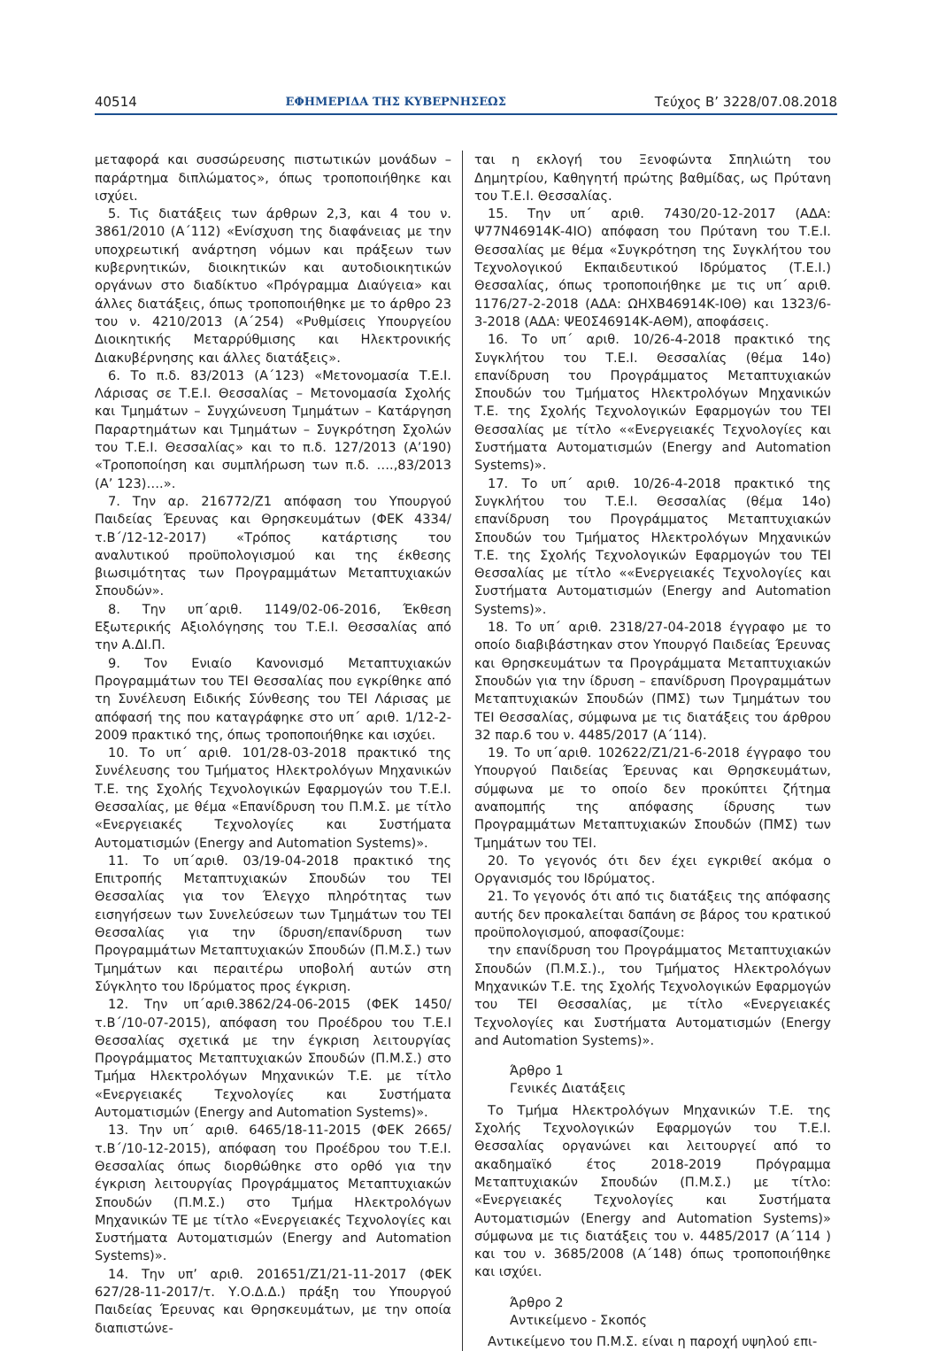40514 ΕΦΗΜΕΡΙΔΑ ΤΗΣ ΚΥΒΕΡΝΗΣΕΩΣ Τεύχος Β’ 3228/07.08.2018
μεταφορά και συσσώρευσης πιστωτικών μονάδων – παράρτημα διπλώματος», όπως τροποποιήθηκε και ισχύει.
5. Τις διατάξεις των άρθρων 2,3, και 4 του ν. 3861/2010 (Α΄112) «Ενίσχυση της διαφάνειας με την υποχρεωτική ανάρτηση νόμων και πράξεων των κυβερνητικών, διοικητικών και αυτοδιοικητικών οργάνων στο διαδίκτυο «Πρόγραμμα Διαύγεια» και άλλες διατάξεις, όπως τροποποιήθηκε με το άρθρο 23 του ν. 4210/2013 (Α΄254) «Ρυθμίσεις Υπουργείου Διοικητικής Μεταρρύθμισης και Ηλεκτρονικής Διακυβέρνησης και άλλες διατάξεις».
6. Το π.δ. 83/2013 (Α΄123) «Μετονομασία Τ.Ε.Ι. Λάρισας σε Τ.Ε.Ι. Θεσσαλίας – Μετονομασία Σχολής και Τμημάτων – Συγχώνευση Τμημάτων – Κατάργηση Παραρτημάτων και Τμημάτων – Συγκρότηση Σχολών του Τ.Ε.Ι. Θεσσαλίας» και το π.δ. 127/2013 (Α’190) «Τροποποίηση και συμπλήρωση των π.δ. ….,83/2013 (Α’ 123)….».
7. Την αρ. 216772/Ζ1 απόφαση του Υπουργού Παιδείας Έρευνας και Θρησκευμάτων (ΦΕΚ 4334/τ.Β΄/12-12-2017) «Τρόπος κατάρτισης του αναλυτικού προϋπολογισμού και της έκθεσης βιωσιμότητας των Προγραμμάτων Μεταπτυχιακών Σπουδών».
8. Την υπ΄αριθ. 1149/02-06-2016, Έκθεση Εξωτερικής Αξιολόγησης του Τ.Ε.Ι. Θεσσαλίας από την Α.ΔΙ.Π.
9. Τον Ενιαίο Κανονισμό Μεταπτυχιακών Προγραμμάτων του ΤΕΙ Θεσσαλίας που εγκρίθηκε από τη Συνέλευση Ειδικής Σύνθεσης του ΤΕΙ Λάρισας με απόφασή της που καταγράφηκε στο υπ΄ αριθ. 1/12-2-2009 πρακτικό της, όπως τροποποιήθηκε και ισχύει.
10. Το υπ΄ αριθ. 101/28-03-2018 πρακτικό της Συνέλευσης του Τμήματος Ηλεκτρολόγων Μηχανικών Τ.Ε. της Σχολής Τεχνολογικών Εφαρμογών του Τ.Ε.Ι. Θεσσαλίας, με θέμα «Επανίδρυση του Π.Μ.Σ. με τίτλο «Ενεργειακές Τεχνολογίες και Συστήματα Αυτοματισμών (Energy and Automation Systems)».
11. Το υπ΄αριθ. 03/19-04-2018 πρακτικό της Επιτροπής Μεταπτυχιακών Σπουδών του ΤΕΙ Θεσσαλίας για τον Έλεγχο πληρότητας των εισηγήσεων των Συνελεύσεων των Τμημάτων του ΤΕΙ Θεσσαλίας για την ίδρυση/επανίδρυση των Προγραμμάτων Μεταπτυχιακών Σπουδών (Π.Μ.Σ.) των Τμημάτων και περαιτέρω υποβολή αυτών στη Σύγκλητο του Ιδρύματος προς έγκριση.
12. Την υπ΄αριθ.3862/24-06-2015 (ΦΕΚ 1450/τ.Β΄/10-07-2015), απόφαση του Προέδρου του Τ.Ε.Ι Θεσσαλίας σχετικά με την έγκριση λειτουργίας Προγράμματος Μεταπτυχιακών Σπουδών (Π.Μ.Σ.) στο Τμήμα Ηλεκτρολόγων Μηχανικών Τ.Ε. με τίτλο «Ενεργειακές Τεχνολογίες και Συστήματα Αυτοματισμών (Energy and Automation Systems)».
13. Την υπ΄ αριθ. 6465/18-11-2015 (ΦΕΚ 2665/τ.Β΄/10-12-2015), απόφαση του Προέδρου του Τ.Ε.Ι. Θεσσαλίας όπως διορθώθηκε στο ορθό για την έγκριση λειτουργίας Προγράμματος Μεταπτυχιακών Σπουδών (Π.Μ.Σ.) στο Τμήμα Ηλεκτρολόγων Μηχανικών ΤΕ με τίτλο «Ενεργειακές Τεχνολογίες και Συστήματα Αυτοματισμών (Energy and Automation Systems)».
14. Την υπ’ αριθ. 201651/Ζ1/21-11-2017 (ΦΕΚ 627/28-11-2017/τ. Υ.Ο.Δ.Δ.) πράξη του Υπουργού Παιδείας Έρευνας και Θρησκευμάτων, με την οποία διαπιστώνε-
ται η εκλογή του Ξενοφώντα Σπηλιώτη του Δημητρίου, Καθηγητή πρώτης βαθμίδας, ως Πρύτανη του Τ.Ε.Ι. Θεσσαλίας.
15. Την υπ΄ αριθ. 7430/20-12-2017 (ΑΔΑ: Ψ77Ν46914Κ-4ΙΟ) απόφαση του Πρύτανη του Τ.Ε.Ι. Θεσσαλίας με θέμα «Συγκρότηση της Συγκλήτου του Τεχνολογικού Εκπαιδευτικού Ιδρύματος (Τ.Ε.Ι.) Θεσσαλίας, όπως τροποποιήθηκε με τις υπ΄ αριθ. 1176/27-2-2018 (ΑΔΑ: ΩΗΧΒ46914Κ-Ι0Θ) και 1323/6-3-2018 (ΑΔΑ: ΨΕ0Σ46914Κ-ΑΘΜ), αποφάσεις.
16. Το υπ΄ αριθ. 10/26-4-2018 πρακτικό της Συγκλήτου του Τ.Ε.Ι. Θεσσαλίας (θέμα 14ο) επανίδρυση του Προγράμματος Μεταπτυχιακών Σπουδών του Τμήματος Ηλεκτρολόγων Μηχανικών Τ.Ε. της Σχολής Τεχνολογικών Εφαρμογών του ΤΕΙ Θεσσαλίας με τίτλο ««Ενεργειακές Τεχνολογίες και Συστήματα Αυτοματισμών (Energy and Automation Systems)».
17. Το υπ΄ αριθ. 10/26-4-2018 πρακτικό της Συγκλήτου του Τ.Ε.Ι. Θεσσαλίας (θέμα 14ο) επανίδρυση του Προγράμματος Μεταπτυχιακών Σπουδών του Τμήματος Ηλεκτρολόγων Μηχανικών Τ.Ε. της Σχολής Τεχνολογικών Εφαρμογών του ΤΕΙ Θεσσαλίας με τίτλο ««Ενεργειακές Τεχνολογίες και Συστήματα Αυτοματισμών (Energy and Automation Systems)».
18. Το υπ΄ αριθ. 2318/27-04-2018 έγγραφο με το οποίο διαβιβάστηκαν στον Υπουργό Παιδείας Έρευνας και Θρησκευμάτων τα Προγράμματα Μεταπτυχιακών Σπουδών για την ίδρυση – επανίδρυση Προγραμμάτων Μεταπτυχιακών Σπουδών (ΠΜΣ) των Τμημάτων του ΤΕΙ Θεσσαλίας, σύμφωνα με τις διατάξεις του άρθρου 32 παρ.6 του ν. 4485/2017 (Α΄114).
19. Το υπ΄αριθ. 102622/Ζ1/21-6-2018 έγγραφο του Υπουργού Παιδείας Έρευνας και Θρησκευμάτων, σύμφωνα με το οποίο δεν προκύπτει ζήτημα αναπομπής της απόφασης ίδρυσης των Προγραμμάτων Μεταπτυχιακών Σπουδών (ΠΜΣ) των Τμημάτων του ΤΕΙ.
20. Το γεγονός ότι δεν έχει εγκριθεί ακόμα ο Οργανισμός του Ιδρύματος.
21. Το γεγονός ότι από τις διατάξεις της απόφασης αυτής δεν προκαλείται δαπάνη σε βάρος του κρατικού προϋπολογισμού, αποφασίζουμε:
την επανίδρυση του Προγράμματος Μεταπτυχιακών Σπουδών (Π.Μ.Σ.)., του Τμήματος Ηλεκτρολόγων Μηχανικών Τ.Ε. της Σχολής Τεχνολογικών Εφαρμογών του ΤΕΙ Θεσσαλίας, με τίτλο «Ενεργειακές Τεχνολογίες και Συστήματα Αυτοματισμών (Energy and Automation Systems)».
Άρθρο 1
Γενικές Διατάξεις
Το Τμήμα Ηλεκτρολόγων Μηχανικών Τ.Ε. της Σχολής Τεχνολογικών Εφαρμογών του Τ.Ε.Ι. Θεσσαλίας οργανώνει και λειτουργεί από το ακαδημαϊκό έτος 2018-2019 Πρόγραμμα Μεταπτυχιακών Σπουδών (Π.Μ.Σ.) με τίτλο: «Ενεργειακές Τεχνολογίες και Συστήματα Αυτοματισμών (Energy and Automation Systems)» σύμφωνα με τις διατάξεις του ν. 4485/2017 (Α΄114 ) και του ν. 3685/2008 (Α΄148) όπως τροποποιήθηκε και ισχύει.
Άρθρο 2
Αντικείμενο - Σκοπός
Αντικείμενο του Π.Μ.Σ. είναι η παροχή υψηλού επι-